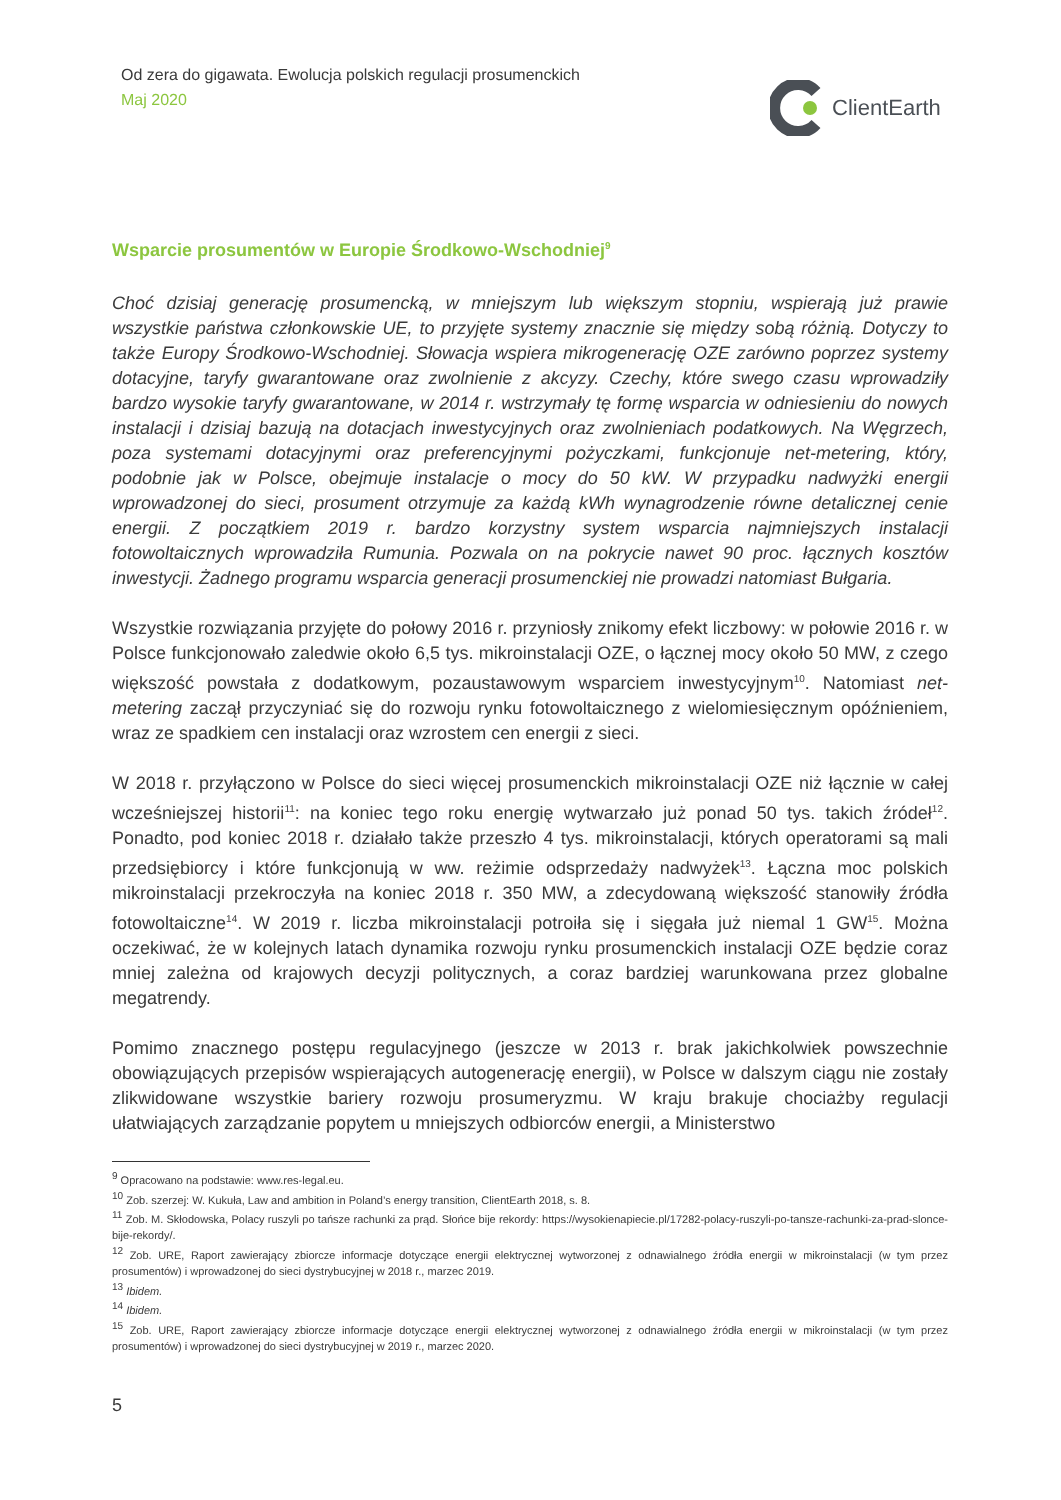Od zera do gigawata. Ewolucja polskich regulacji prosumenckich
Maj 2020
ClientEarth
Wsparcie prosumentów w Europie Środkowo-Wschodniej<sup>9</sup>
Choć dzisiaj generację prosumencką, w mniejszym lub większym stopniu, wspierają już prawie wszystkie państwa członkowskie UE, to przyjęte systemy znacznie się między sobą różnią. Dotyczy to także Europy Środkowo-Wschodniej. Słowacja wspiera mikrogenerację OZE zarówno poprzez systemy dotacyjne, taryfy gwarantowane oraz zwolnienie z akcyzy. Czechy, które swego czasu wprowadziły bardzo wysokie taryfy gwarantowane, w 2014 r. wstrzymały tę formę wsparcia w odniesieniu do nowych instalacji i dzisiaj bazują na dotacjach inwestycyjnych oraz zwolnieniach podatkowych. Na Węgrzech, poza systemami dotacyjnymi oraz preferencyjnymi pożyczkami, funkcjonuje net-metering, który, podobnie jak w Polsce, obejmuje instalacje o mocy do 50 kW. W przypadku nadwyżki energii wprowadzonej do sieci, prosument otrzymuje za każdą kWh wynagrodzenie równe detalicznej cenie energii. Z początkiem 2019 r. bardzo korzystny system wsparcia najmniejszych instalacji fotowoltaicznych wprowadziła Rumunia. Pozwala on na pokrycie nawet 90 proc. łącznych kosztów inwestycji. Żadnego programu wsparcia generacji prosumenckiej nie prowadzi natomiast Bułgaria.
Wszystkie rozwiązania przyjęte do połowy 2016 r. przyniosły znikomy efekt liczbowy: w połowie 2016 r. w Polsce funkcjonowało zaledwie około 6,5 tys. mikroinstalacji OZE, o łącznej mocy około 50 MW, z czego większość powstała z dodatkowym, pozaustawowym wsparciem inwestycyjnym<sup>10</sup>. Natomiast net-metering zaczął przyczyniać się do rozwoju rynku fotowoltaicznego z wielomiesięcznym opóźnieniem, wraz ze spadkiem cen instalacji oraz wzrostem cen energii z sieci.
W 2018 r. przyłączono w Polsce do sieci więcej prosumenckich mikroinstalacji OZE niż łącznie w całej wcześniejszej historii<sup>11</sup>: na koniec tego roku energię wytwarzało już ponad 50 tys. takich źródeł<sup>12</sup>. Ponadto, pod koniec 2018 r. działało także przeszło 4 tys. mikroinstalacji, których operatorami są mali przedsiębiorcy i które funkcjonują w ww. reżimie odsprzedaży nadwyżek<sup>13</sup>. Łączna moc polskich mikroinstalacji przekroczyła na koniec 2018 r. 350 MW, a zdecydowaną większość stanowiły źródła fotowoltaiczne<sup>14</sup>. W 2019 r. liczba mikroinstalacji potroiła się i sięgała już niemal 1 GW<sup>15</sup>. Można oczekiwać, że w kolejnych latach dynamika rozwoju rynku prosumenckich instalacji OZE będzie coraz mniej zależna od krajowych decyzji politycznych, a coraz bardziej warunkowana przez globalne megatrendy.
Pomimo znacznego postępu regulacyjnego (jeszcze w 2013 r. brak jakichkolwiek powszechnie obowiązujących przepisów wspierających autogenerację energii), w Polsce w dalszym ciągu nie zostały zlikwidowane wszystkie bariery rozwoju prosumeryzmu. W kraju brakuje chociażby regulacji ułatwiających zarządzanie popytem u mniejszych odbiorców energii, a Ministerstwo
<sup>9</sup> Opracowano na podstawie: www.res-legal.eu.
<sup>10</sup> Zob. szerzej: W. Kukuła, Law and ambition in Poland’s energy transition, ClientEarth 2018, s. 8.
<sup>11</sup> Zob. M. Skłodowska, Polacy ruszyli po tańsze rachunki za prąd. Słońce bije rekordy: https://wysokienapiecie.pl/17282-polacy-ruszyli-po-tansze-rachunki-za-prad-slonce-bije-rekordy/.
<sup>12</sup> Zob. URE, Raport zawierający zbiorcze informacje dotyczące energii elektrycznej wytworzonej z odnawialnego źródła energii w mikroinstalacji (w tym przez prosumentów) i wprowadzonej do sieci dystrybucyjnej w 2018 r., marzec 2019.
<sup>13</sup> Ibidem.
<sup>14</sup> Ibidem.
<sup>15</sup> Zob. URE, Raport zawierający zbiorcze informacje dotyczące energii elektrycznej wytworzonej z odnawialnego źródła energii w mikroinstalacji (w tym przez prosumentów) i wprowadzonej do sieci dystrybucyjnej w 2019 r., marzec 2020.
5